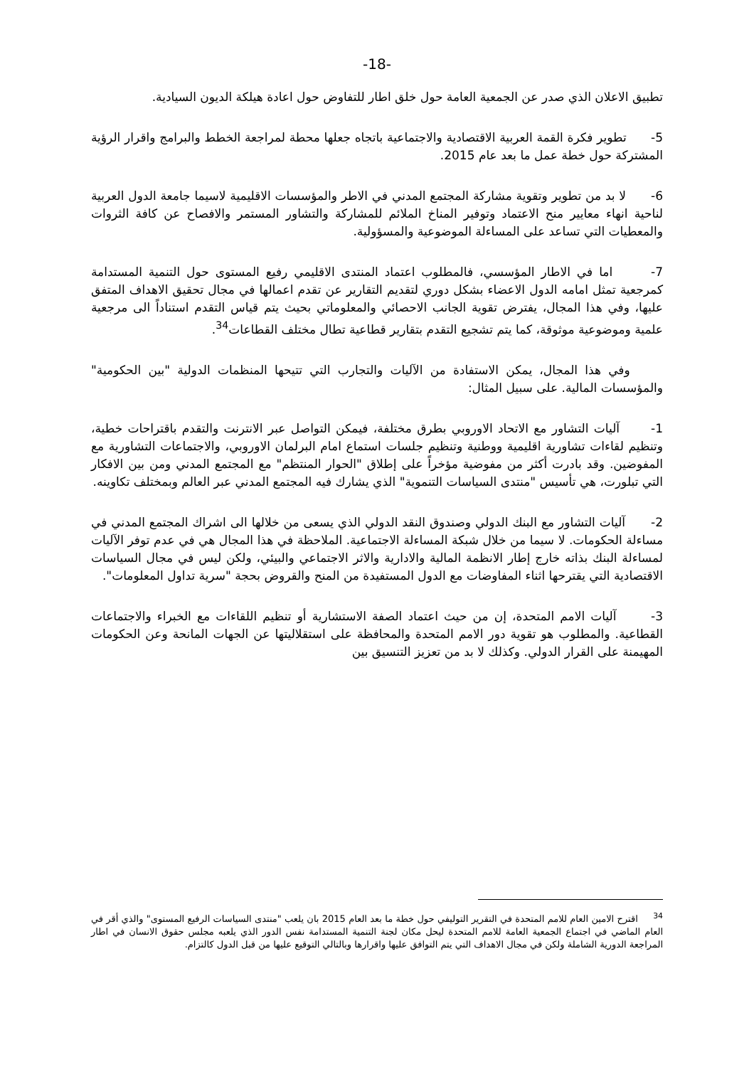-18-
تطبيق الاعلان الذي صدر عن الجمعية العامة حول خلق اطار للتفاوض حول اعادة هيلكة الديون السيادية.
5- تطوير فكرة القمة العربية الاقتصادية والاجتماعية باتجاه جعلها محطة لمراجعة الخطط والبرامج واقرار الرؤية المشتركة حول خطة عمل ما بعد عام 2015.
6- لا بد من تطوير وتقوية مشاركة المجتمع المدني في الاطر والمؤسسات الاقليمية لاسيما جامعة الدول العربية لناحية انهاء معايير منح الاعتماد وتوفير المناخ الملائم للمشاركة والتشاور المستمر والافصاح عن كافة الثروات والمعطيات التي تساعد على المساءلة الموضوعية والمسؤولية.
7- اما في الاطار المؤسسي، فالمطلوب اعتماد المنتدى الاقليمي رفيع المستوى حول التنمية المستدامة كمرجعية تمثل امامه الدول الاعضاء بشكل دوري لتقديم التقارير عن تقدم اعمالها في مجال تحقيق الاهداف المتفق عليها، وفي هذا المجال، يفترض تقوية الجانب الاحصائي والمعلوماتي بحيث يتم قياس التقدم استناداً الى مرجعية علمية وموضوعية موثوقة، كما يتم تشجيع التقدم بتقارير قطاعية تطال مختلف القطاعات<sup>34</sup>.
وفي هذا المجال، يمكن الاستفادة من الآليات والتجارب التي تتيحها المنظمات الدولية "بين الحكومية" والمؤسسات المالية. على سبيل المثال:
1- آليات التشاور مع الاتحاد الاوروبي بطرق مختلفة، فيمكن التواصل عبر الانترنت والتقدم باقتراحات خطية، وتنظيم لقاءات تشاورية اقليمية ووطنية وتنظيم جلسات استماع امام البرلمان الاوروبي، والاجتماعات التشاورية مع المفوضين. وقد بادرت أكثر من مفوضية مؤخراً على إطلاق "الحوار المنتظم" مع المجتمع المدني ومن بين الافكار التي تبلورت، هي تأسيس "منتدى السياسات التنموية" الذي يشارك فيه المجتمع المدني عبر العالم وبمختلف تكاوينه.
2- آليات التشاور مع البنك الدولي وصندوق النقد الدولي الذي يسعى من خلالها الى اشراك المجتمع المدني في مساءلة الحكومات. لا سيما من خلال شبكة المساءلة الاجتماعية. الملاحظة في هذا المجال هي في عدم توفر الآليات لمساءلة البنك بذاته خارج إطار الانظمة المالية والادارية والاثر الاجتماعي والبيئي، ولكن ليس في مجال السياسات الاقتصادية التي يقترحها اثناء المفاوضات مع الدول المستفيدة من المنح والقروض بحجة "سرية تداول المعلومات".
3- آليات الامم المتحدة، إن من حيث اعتماد الصفة الاستشارية أو تنظيم اللقاءات مع الخبراء والاجتماعات القطاعية. والمطلوب هو تقوية دور الامم المتحدة والمحافظة على استقلاليتها عن الجهات المانحة وعن الحكومات المهيمنة على القرار الدولي. وكذلك لا بد من تعزيز التنسيق بين
<sup>34</sup> اقترح الامين العام للامم المتحدة في التقرير التوليفي حول خطة ما بعد العام 2015 بان يلعب "منتدى السياسات الرفيع المستوى" والذي أقر في العام الماضي في اجتماع الجمعية العامة للامم المتحدة ليحل مكان لجنة التنمية المستدامة نفس الدور الذي يلعبه مجلس حقوق الانسان في اطار المراجعة الدورية الشاملة ولكن في مجال الاهداف التي يتم التوافق عليها واقرارها وبالتالي التوقيع عليها من قبل الدول كالتزام.